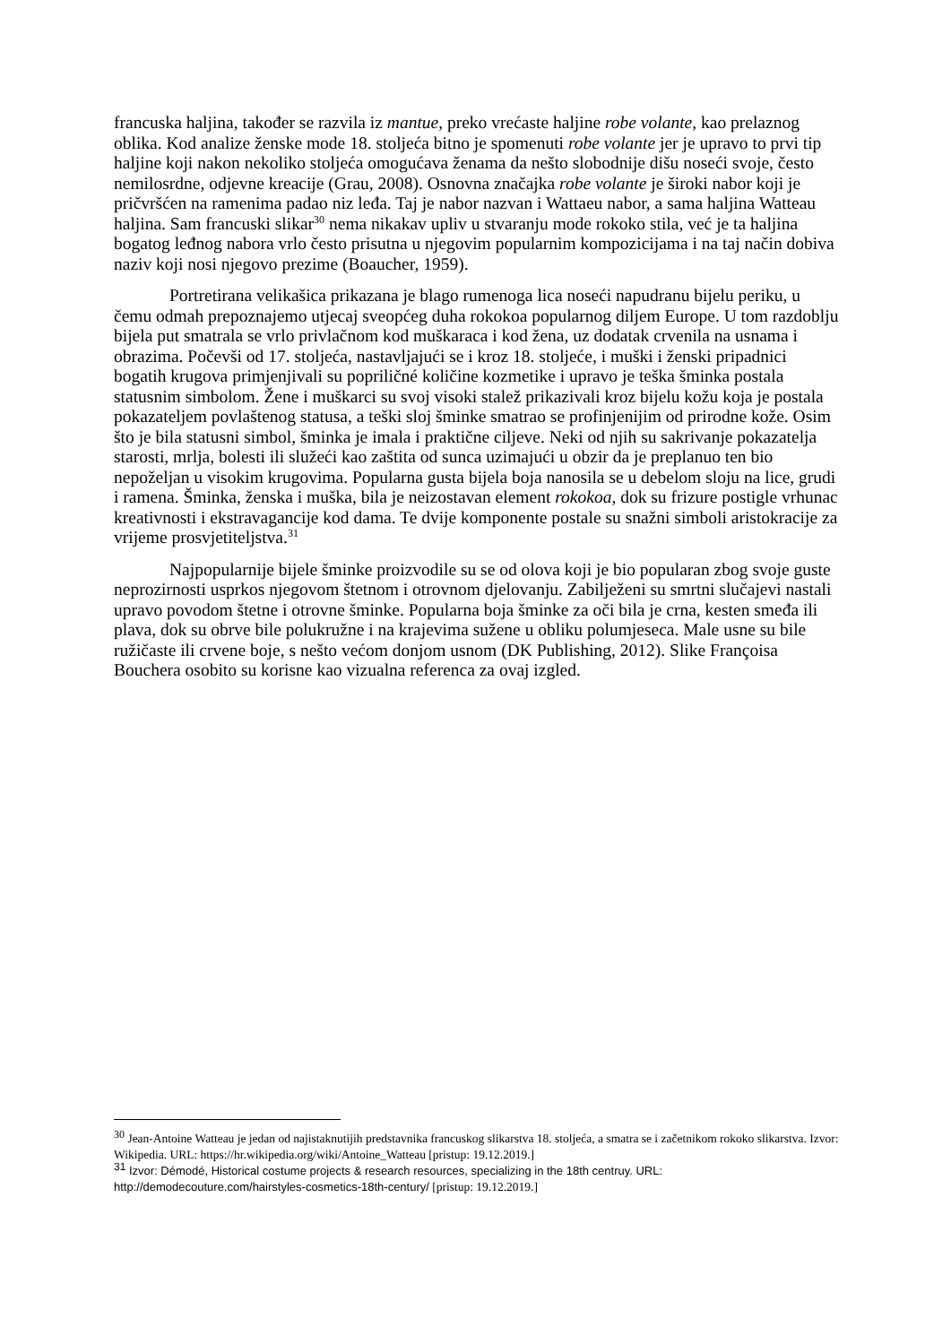francuska haljina, također se razvila iz mantue, preko vrećaste haljine robe volante, kao prelaznog oblika. Kod analize ženske mode 18. stoljeća bitno je spomenuti robe volante jer je upravo to prvi tip haljine koji nakon nekoliko stoljeća omogućava ženama da nešto slobodnije dišu noseći svoje, često nemilosrdne, odjevne kreacije (Grau, 2008). Osnovna značajka robe volante je široki nabor koji je pričvršćen na ramenima padao niz leđa. Taj je nabor nazvan i Wattaeu nabor, a sama haljina Watteau haljina. Sam francuski slikar<sup>30</sup> nema nikakav upliv u stvaranju mode rokoko stila, već je ta haljina bogatog leđnog nabora vrlo često prisutna u njegovim popularnim kompozicijama i na taj način dobiva naziv koji nosi njegovo prezime (Boaucher, 1959).
Portretirana velikašica prikazana je blago rumenoga lica noseći napudranu bijelu periku, u čemu odmah prepoznajemo utjecaj sveopćeg duha rokokoa popularnog diljem Europe. U tom razdoblju bijela put smatrala se vrlo privlačnom kod muškaraca i kod žena, uz dodatak crvenila na usnama i obrazima. Počevši od 17. stoljeća, nastavljajući se i kroz 18. stoljeće, i muški i ženski pripadnici bogatih krugova primjenjivali su popriličné količine kozmetike i upravo je teška šminka postala statusnim simbolom. Žene i muškarci su svoj visoki stalež prikazivali kroz bijelu kožu koja je postala pokazateljem povlaštenog statusa, a teški sloj šminke smatrao se profinjenijim od prirodne kože. Osim što je bila statusni simbol, šminka je imala i praktične ciljeve. Neki od njih su sakrivanje pokazatelja starosti, mrlja, bolesti ili služeći kao zaštita od sunca uzimajući u obzir da je preplanuo ten bio nepoželjan u visokim krugovima. Popularna gusta bijela boja nanosila se u debelom sloju na lice, grudi i ramena. Šminka, ženska i muška, bila je neizostavan element rokokoa, dok su frizure postigle vrhunac kreativnosti i ekstravagancije kod dama. Te dvije komponente postale su snažni simboli aristokracije za vrijeme prosvjetiteljstva.<sup>31</sup>
Najpopularnije bijele šminke proizvodile su se od olova koji je bio popularan zbog svoje guste neprozirnosti usprkos njegovom štetnom i otrovnom djelovanju. Zabilježeni su smrtni slučajevi nastali upravo povodom štetne i otrovne šminke. Popularna boja šminke za oči bila je crna, kesten smeđa ili plava, dok su obrve bile polukružne i na krajevima sužene u obliku polumjeseca. Male usne su bile ružičaste ili crvene boje, s nešto većom donjom usnom (DK Publishing, 2012). Slike Françoisa Bouchera osobito su korisne kao vizualna referenca za ovaj izgled.
<sup>30</sup> Jean-Antoine Watteau je jedan od najistaknutijih predstavnika francuskog slikarstva 18. stoljeća, a smatra se i začetnikom rokoko slikarstva. Izvor: Wikipedia. URL: https://hr.wikipedia.org/wiki/Antoine_Watteau [pristup: 19.12.2019.]
<sup>31</sup> Izvor: Démodé, Historical costume projects & research resources, specializing in the 18th centruy. URL: http://demodecouture.com/hairstyles-cosmetics-18th-century/ [pristup: 19.12.2019.]